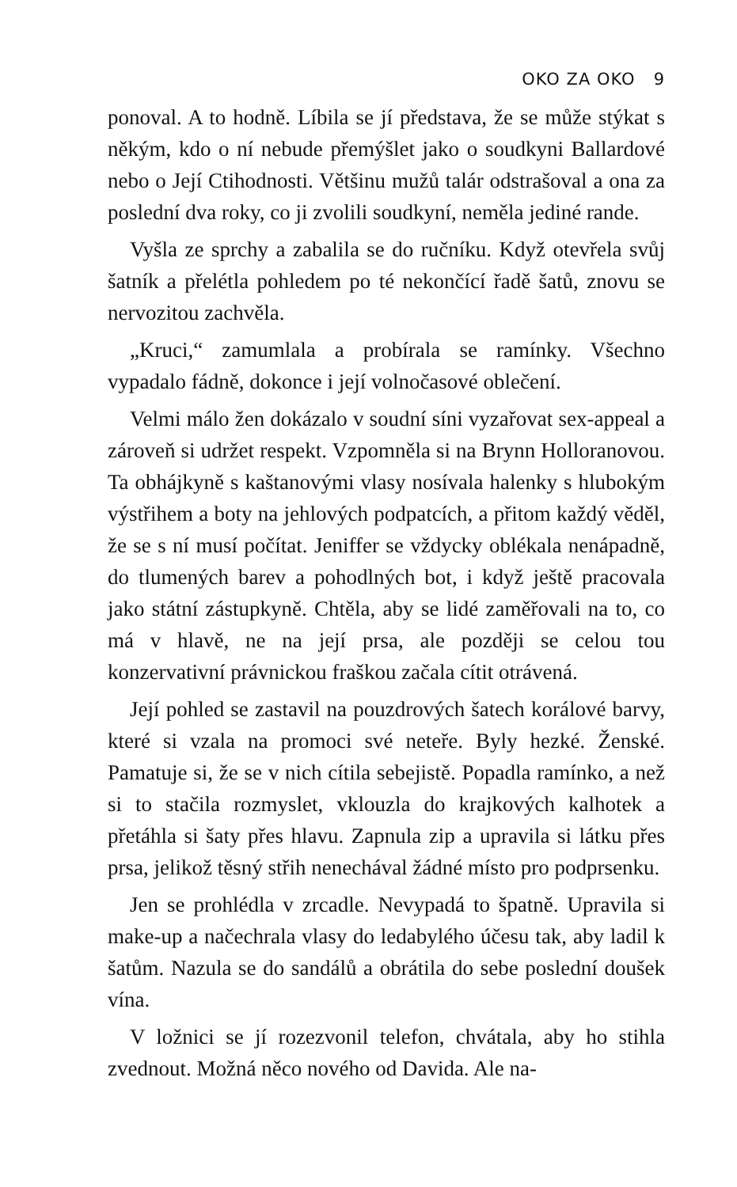OKO ZA OKO 9
ponoval. A to hodně. Líbila se jí představa, že se může stýkat s někým, kdo o ní nebude přemýšlet jako o soudkyni Ballardové nebo o Její Ctihodnosti. Většinu mužů talár odstrašoval a ona za poslední dva roky, co ji zvolili soudkyní, neměla jediné rande.
Vyšla ze sprchy a zabalila se do ručníku. Když otevřela svůj šatník a přelétla pohledem po té nekončící řadě šatů, znovu se nervozitou zachvěla.
„Kruci,“ zamumlala a probírala se ramínky. Všechno vypadalo fádně, dokonce i její volnočasové oblečení.
Velmi málo žen dokázalo v soudní síni vyzařovat sex-appeal a zároveň si udržet respekt. Vzpomněla si na Brynn Holloranovou. Ta obhájkyně s kaštanovými vlasy nosívala halenky s hlubokým výstřihem a boty na jehlových podpatcích, a přitom každý věděl, že se s ní musí počítat. Jeniffer se vždycky oblékala nenápadně, do tlumených barev a pohodlných bot, i když ještě pracovala jako státní zástupkyně. Chtěla, aby se lidé zaměřovali na to, co má v hlavě, ne na její prsa, ale později se celou tou konzervativní právnickou fraškou začala cítit otrávená.
Její pohled se zastavil na pouzdrových šatech korálové barvy, které si vzala na promoci své neteře. Byly hezké. Ženské. Pamatuje si, že se v nich cítila sebejistě. Popadla ramínko, a než si to stačila rozmyslet, vklouzla do krajkových kalhotek a přetáhla si šaty přes hlavu. Zapnula zip a upravila si látku přes prsa, jelikož těsný střih nenechával žádné místo pro podprsenku.
Jen se prohlédla v zrcadle. Nevypadá to špatně. Upravila si make-up a načechrala vlasy do ledabylého účesu tak, aby ladil k šatům. Nazula se do sandálů a obrátila do sebe poslední doušek vína.
V ložnici se jí rozezvonil telefon, chvátala, aby ho stihla zvednout. Možná něco nového od Davida. Ale na-